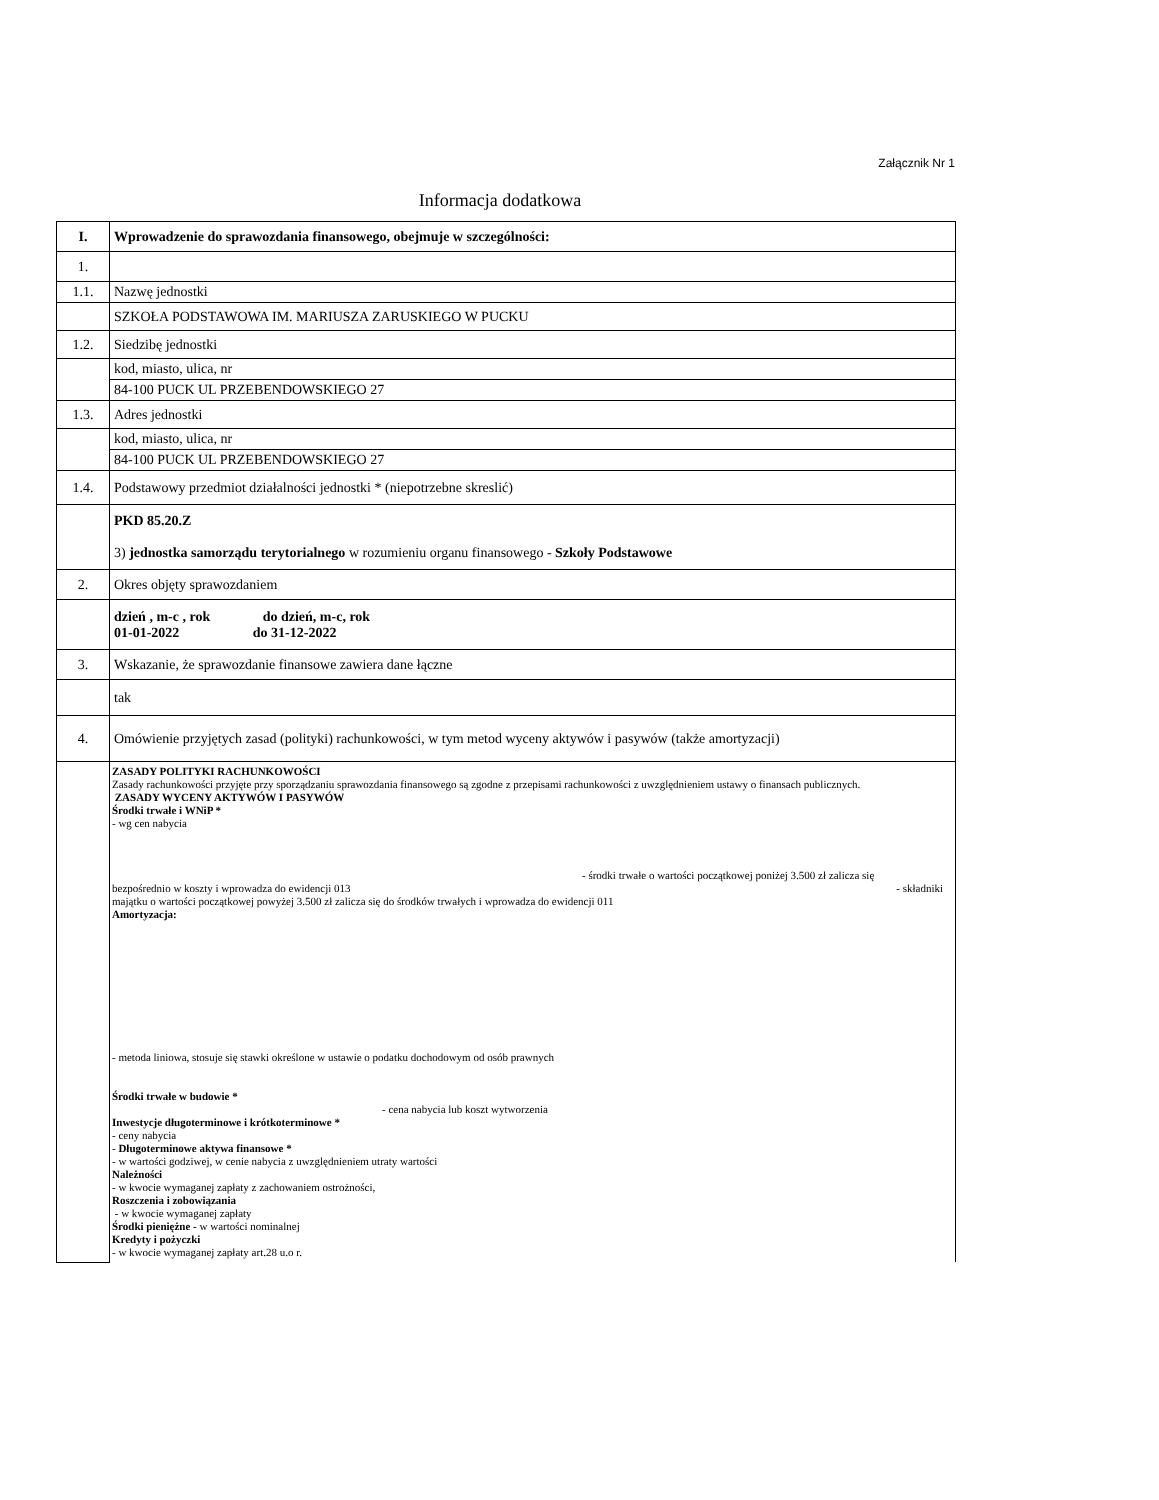Załącznik Nr 1
Informacja dodatkowa
| I. | Wprowadzenie do sprawozdania finansowego, obejmuje w szczególności: |
| 1. | |
| 1.1. | Nazwę jednostki |
| | SZKOŁA PODSTAWOWA IM. MARIUSZA ZARUSKIEGO W PUCKU |
| 1.2. | Siedzibę jednostki |
| | kod, miasto, ulica, nr |
| | 84-100 PUCK UL PRZEBENDOWSKIEGO 27 |
| 1.3. | Adres jednostki |
| | kod, miasto, ulica, nr |
| | 84-100 PUCK UL PRZEBENDOWSKIEGO 27 |
| 1.4. | Podstawowy przedmiot działalności jednostki * (niepotrzebne skreslić) |
| | PKD 85.20.Z 3) jednostka samorządu terytorialnego w rozumieniu organu finansowego - Szkoły Podstawowe |
| 2. | Okres objęty sprawozdaniem |
| | dzień , m-c , rok do dzień, m-c, rok 01-01-2022 do 31-12-2022 |
| 3. | Wskazanie, że sprawozdanie finansowe zawiera dane łączne |
| | tak |
| 4. | Omówienie przyjętych zasad (polityki) rachunkowości, w tym metod wyceny aktywów i pasywów (także amortyzacji) |
| | ZASADY POLITYKI RACHUNKOWOŚCI Zasady rachunkowości przyjęte przy sporządzaniu sprawozdania finansowego są zgodne z przepisami rachunkowości z uwzględnieniem ustawy o finansach publicznych. ZASADY WYCENY AKTYWÓW I PASYWÓW Środki trwałe i WNiP * - wg cen nabycia - środki trwałe o wartości początkowej poniżej 3.500 zł zalicza się bezpośrednio w koszty i wprowadza do ewidencji 013 - składniki majątku o wartości początkowej powyżej 3.500 zł zalicza się do środków trwałych i wprowadza do ewidencji 011 Amortyzacja: - metoda liniowa, stosuje się stawki określone w ustawie o podatku dochodowym od osób prawnych Środki trwałe w budowie * - cena nabycia lub koszt wytworzenia Inwestycje długoterminowe i krótkoterminowe * - ceny nabycia - Długoterminowe aktywa finansowe * - w wartości godziwej, w cenie nabycia z uwzględnieniem utraty wartości Należności - w kwocie wymaganej zapłaty z zachowaniem ostrożności, Roszczenia i zobowiązania - w kwocie wymaganej zapłaty Środki pieniężne - w wartości nominalnej Kredyty i pożyczki - w kwocie wymaganej zapłaty art.28 u.o r. |